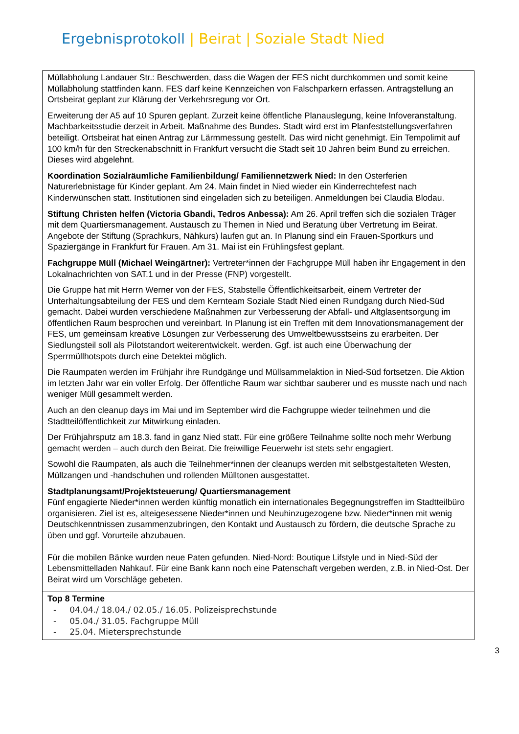Ergebnisprotokoll | Beirat | Soziale Stadt Nied
| Müllabholung Landauer Str.: Beschwerden, dass die Wagen der FES nicht durchkommen und somit keine Müllabholung stattfinden kann. FES darf keine Kennzeichen von Falschparkern erfassen. Antragstellung an Ortsbeirat geplant zur Klärung der Verkehrsregung vor Ort. Erweiterung der A5 auf 10 Spuren geplant. Zurzeit keine öffentliche Planauslegung, keine Infoveranstaltung. Machbarkeitsstudie derzeit in Arbeit. Maßnahme des Bundes. Stadt wird erst im Planfeststellungsverfahren beteiligt. Ortsbeirat hat einen Antrag zur Lärmmessung gestellt. Das wird nicht genehmigt. Ein Tempolimit auf 100 km/h für den Streckenabschnitt in Frankfurt versucht die Stadt seit 10 Jahren beim Bund zu erreichen. Dieses wird abgelehnt. Koordination Sozialräumliche Familienbildung/ Familiennetzwerk Nied: In den Osterferien Naturerlebnistage für Kinder geplant. Am 24. Main findet in Nied wieder ein Kinderrechtefest nach Kinderwünschen statt. Institutionen sind eingeladen sich zu beteiligen. Anmeldungen bei Claudia Blodau. Stiftung Christen helfen (Victoria Gbandi, Tedros Anbessa): Am 26. April treffen sich die sozialen Träger mit dem Quartiersmanagement. Austausch zu Themen in Nied und Beratung über Vertretung im Beirat. Angebote der Stiftung (Sprachkurs, Nähkurs) laufen gut an. In Planung sind ein Frauen-Sportkurs und Spaziergänge in Frankfurt für Frauen. Am 31. Mai ist ein Frühlingsfest geplant. Fachgruppe Müll (Michael Weingärtner): Vertreter*innen der Fachgruppe Müll haben ihr Engagement in den Lokalnachrichten von SAT.1 und in der Presse (FNP) vorgestellt. Die Gruppe hat mit Herrn Werner von der FES, Stabstelle Öffentlichkeitsarbeit, einem Vertreter der Unterhaltungsabteilung der FES und dem Kernteam Soziale Stadt Nied einen Rundgang durch Nied-Süd gemacht. Dabei wurden verschiedene Maßnahmen zur Verbesserung der Abfall- und Altglasentsorgung im öffentlichen Raum besprochen und vereinbart. In Planung ist ein Treffen mit dem Innovationsmanagement der FES, um gemeinsam kreative Lösungen zur Verbesserung des Umweltbewusstseins zu erarbeiten. Der Siedlungsteil soll als Pilotstandort weiterentwickelt. werden. Ggf. ist auch eine Überwachung der Sperrmüllhotspots durch eine Detektei möglich. Die Raumpaten werden im Frühjahr ihre Rundgänge und Müllsammelaktion in Nied-Süd fortsetzen. Die Aktion im letzten Jahr war ein voller Erfolg. Der öffentliche Raum war sichtbar sauberer und es musste nach und nach weniger Müll gesammelt werden. Auch an den cleanup days im Mai und im September wird die Fachgruppe wieder teilnehmen und die Stadtteilöffentlichkeit zur Mitwirkung einladen. Der Frühjahrsputz am 18.3. fand in ganz Nied statt. Für eine größere Teilnahme sollte noch mehr Werbung gemacht werden – auch durch den Beirat. Die freiwillige Feuerwehr ist stets sehr engagiert. Sowohl die Raumpaten, als auch die Teilnehmer*innen der cleanups werden mit selbstgestalteten Westen, Müllzangen und -handschuhen und rollenden Mülltonen ausgestattet. Stadtplanungsamt/Projektsteuerung/ Quartiersmanagement Fünf engagierte Nieder*innen werden künftig monatlich ein internationales Begegnungstreffen im Stadtteilbüro organisieren. Ziel ist es, alteigesessene Nieder*innen und Neuhinzugezogene bzw. Nieder*innen mit wenig Deutschkenntnissen zusammenzubringen, den Kontakt und Austausch zu fördern, die deutsche Sprache zu üben und ggf. Vorurteile abzubauen. Für die mobilen Bänke wurden neue Paten gefunden. Nied-Nord: Boutique Lifstyle und in Nied-Süd der Lebensmittelladen Nahkauf. Für eine Bank kann noch eine Patenschaft vergeben werden, z.B. in Nied-Ost. Der Beirat wird um Vorschläge gebeten. |
| Top 8 Termine - 04.04./ 18.04./ 02.05./ 16.05. Polizeisprechstunde - 05.04./ 31.05. Fachgruppe Müll - 25.04. Mietersprechstunde |
3